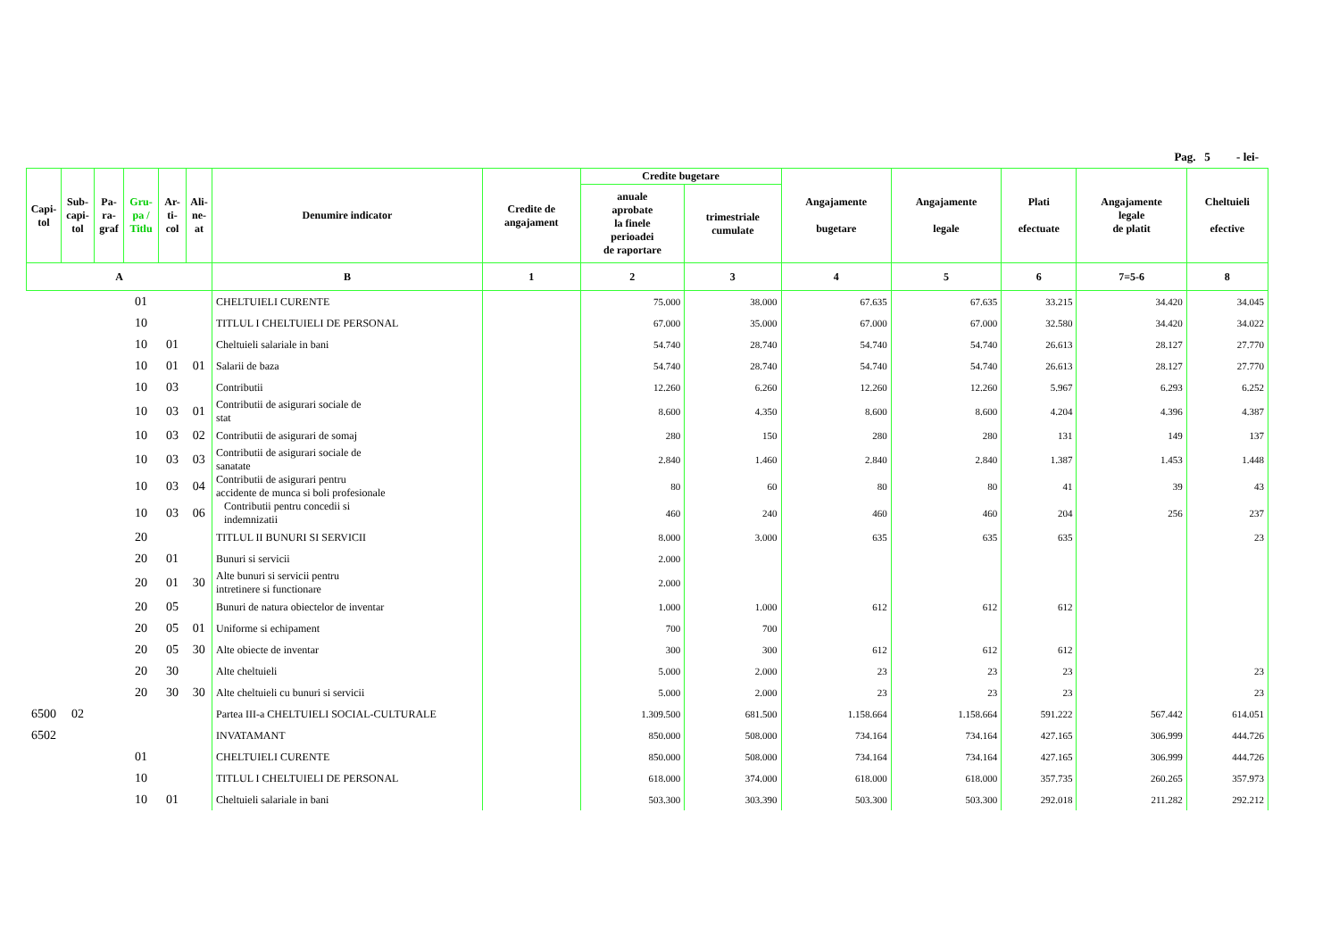Pag. 5 - lei-
| Capi- tol | Sub- capi- tol | Pa- ra- graf | Gru- pa / Titlu | Ar- ti- col | Ali- ne- at | Denumire indicator | Credite de angajament | Credite bugetare | | Angajamente bugetare | Angajamente legale | Plati efectuate | Angajamente legale de platit | Cheltuieli efective |
| --- | --- | --- | --- | --- | --- | --- | --- | --- | --- | --- | --- | --- | --- | --- |
| | | | | | | | | anuale aprobate la finele perioadei de raportare | trimestriale cumulate | | | | | |
| A | | | | | | B | 1 | 2 | 3 | 4 | 5 | 6 | 7=5-6 | 8 |
| | | | 01 | | | CHELTUIELI CURENTE | | 75.000 | 38.000 | 67.635 | 67.635 | 33.215 | 34.420 | 34.045 |
| | | | 10 | | | TITLUL I CHELTUIELI DE PERSONAL | | 67.000 | 35.000 | 67.000 | 67.000 | 32.580 | 34.420 | 34.022 |
| | | | 10 | 01 | | Cheltuieli salariale in bani | | 54.740 | 28.740 | 54.740 | 54.740 | 26.613 | 28.127 | 27.770 |
| | | | 10 | 01 | 01 | Salarii de baza | | 54.740 | 28.740 | 54.740 | 54.740 | 26.613 | 28.127 | 27.770 |
| | | | 10 | 03 | | Contributii | | 12.260 | 6.260 | 12.260 | 12.260 | 5.967 | 6.293 | 6.252 |
| | | | 10 | 03 | 01 | Contributii de asigurari sociale de stat | | 8.600 | 4.350 | 8.600 | 8.600 | 4.204 | 4.396 | 4.387 |
| | | | 10 | 03 | 02 | Contributii de asigurari de somaj | | 280 | 150 | 280 | 280 | 131 | 149 | 137 |
| | | | 10 | 03 | 03 | Contributii de asigurari sociale de sanatate | | 2.840 | 1.460 | 2.840 | 2.840 | 1.387 | 1.453 | 1.448 |
| | | | 10 | 03 | 04 | Contributii de asigurari pentru accidente de munca si boli profesionale | | 80 | 60 | 80 | 80 | 41 | 39 | 43 |
| | | | 10 | 03 | 06 | Contributii pentru concedii si indemnizatii | | 460 | 240 | 460 | 460 | 204 | 256 | 237 |
| | | | 20 | | | TITLUL II BUNURI SI SERVICII | | 8.000 | 3.000 | 635 | 635 | 635 | | 23 |
| | | | 20 | 01 | | Bunuri si servicii | | 2.000 | | | | | | |
| | | | 20 | 01 | 30 | Alte bunuri si servicii pentru intretinere si functionare | | 2.000 | | | | | | |
| | | | 20 | 05 | | Bunuri de natura obiectelor de inventar | | 1.000 | 1.000 | 612 | 612 | 612 | | |
| | | | 20 | 05 | 01 | Uniforme si echipament | | 700 | 700 | | | | | |
| | | | 20 | 05 | 30 | Alte obiecte de inventar | | 300 | 300 | 612 | 612 | 612 | | |
| | | | 20 | 30 | | Alte cheltuieli | | 5.000 | 2.000 | 23 | 23 | 23 | | 23 |
| | | | 20 | 30 | 30 | Alte cheltuieli cu bunuri si servicii | | 5.000 | 2.000 | 23 | 23 | 23 | | 23 |
| 6500 | 02 | | | | | Partea III-a CHELTUIELI SOCIAL-CULTURALE | | 1.309.500 | 681.500 | 1.158.664 | 1.158.664 | 591.222 | 567.442 | 614.051 |
| 6502 | | | | | | INVATAMANT | | 850.000 | 508.000 | 734.164 | 734.164 | 427.165 | 306.999 | 444.726 |
| | | | 01 | | | CHELTUIELI CURENTE | | 850.000 | 508.000 | 734.164 | 734.164 | 427.165 | 306.999 | 444.726 |
| | | | 10 | | | TITLUL I CHELTUIELI DE PERSONAL | | 618.000 | 374.000 | 618.000 | 618.000 | 357.735 | 260.265 | 357.973 |
| | | | 10 | 01 | | Cheltuieli salariale in bani | | 503.300 | 303.390 | 503.300 | 503.300 | 292.018 | 211.282 | 292.212 |